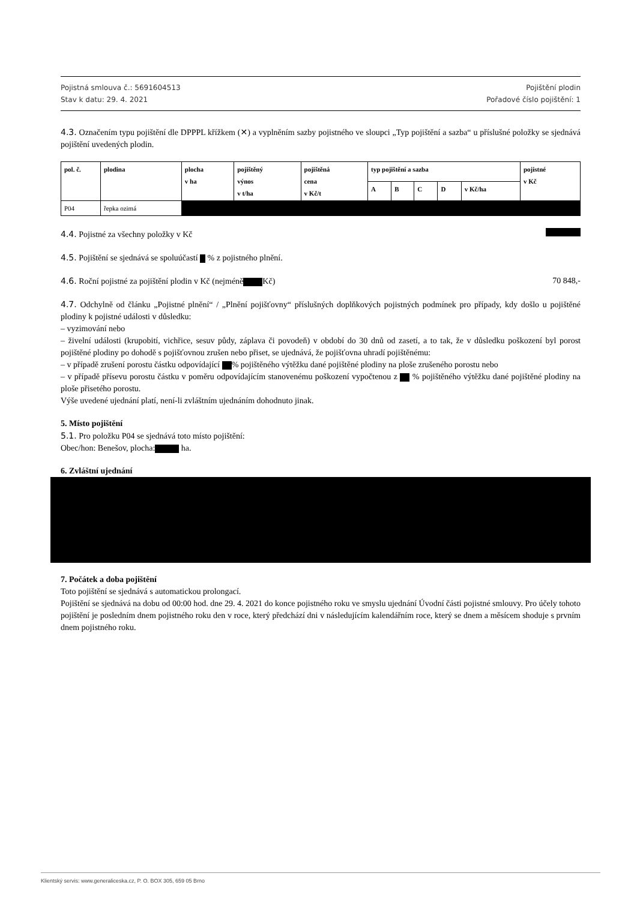Pojistná smlouva č.: 5691604513
Stav k datu: 29. 4. 2021
Pojištění plodin
Pořadové číslo pojištění: 1
4.3. Označením typu pojištění dle DPPPL křížkem (✕) a vyplněním sazby pojistného ve sloupci „Typ pojištění a sazba“ u příslušné položky se sjednává pojištění uvedených plodin.
| pol. č. | plodina | plocha v ha | pojištěný výnos v t/ha | pojištěná cena v Kč/t | typ pojištění a sazba | | | | | pojistné v Kč |
| --- | --- | --- | --- | --- | --- | --- | --- | --- | --- | --- |
| | | | | | A | B | C | D | v Kč/ha | |
| P04 | řepka ozimá | | | | | | | | | |
4.4. Pojistné za všechny položky v Kč
4.5. Pojištění se sjednává se spoluúčastí % z pojistného plnění.
4.6. Roční pojistné za pojištění plodin v Kč (nejméně Kč) 70 848,-
4.7. Odchylně od článku „Pojistné plnění“ / „Plnění pojišťovny“ příslušných doplňkových pojistných podmínek pro případy, kdy došlo u pojištěné plodiny k pojistné události v důsledku:
– vyzimování nebo
– živelní události (krupobití, vichřice, sesuv půdy, záplava či povodeň) v období do 30 dnů od zasetí, a to tak, že v důsledku poškození byl porost pojištěné plodiny po dohodě s pojišťovnou zrušen nebo přiset, se ujednává, že pojišťovna uhradí pojištěnému:
– v případě zrušení porostu částku odpovídající % pojištěného výtěžku dané pojištěné plodiny na ploše zrušeného porostu nebo
– v případě přísevu porostu částku v poměru odpovídajícím stanovenému poškození vypočtenou z % pojištěného výtěžku dané pojištěné plodiny na ploše přisetého porostu.
Výše uvedené ujednání platí, není-li zvláštním ujednáním dohodnuto jinak.
5. Místo pojištění
5.1. Pro položku P04 se sjednává toto místo pojištění:
Obec/hon: Benešov, plocha: ha.
6. Zvláštní ujednání
7. Počátek a doba pojištění
Toto pojištění se sjednává s automatickou prolongací.
Pojištění se sjednává na dobu od 00:00 hod. dne 29. 4. 2021 do konce pojistného roku ve smyslu ujednání Úvodní části pojistné smlouvy. Pro účely tohoto pojištění je posledním dnem pojistného roku den v roce, který předchází dni v následujícím kalendářním roce, který se dnem a měsícem shoduje s prvním dnem pojistného roku.
Klientský servis: www.generaliceska.cz, P. O. BOX 305, 659 05 Brno